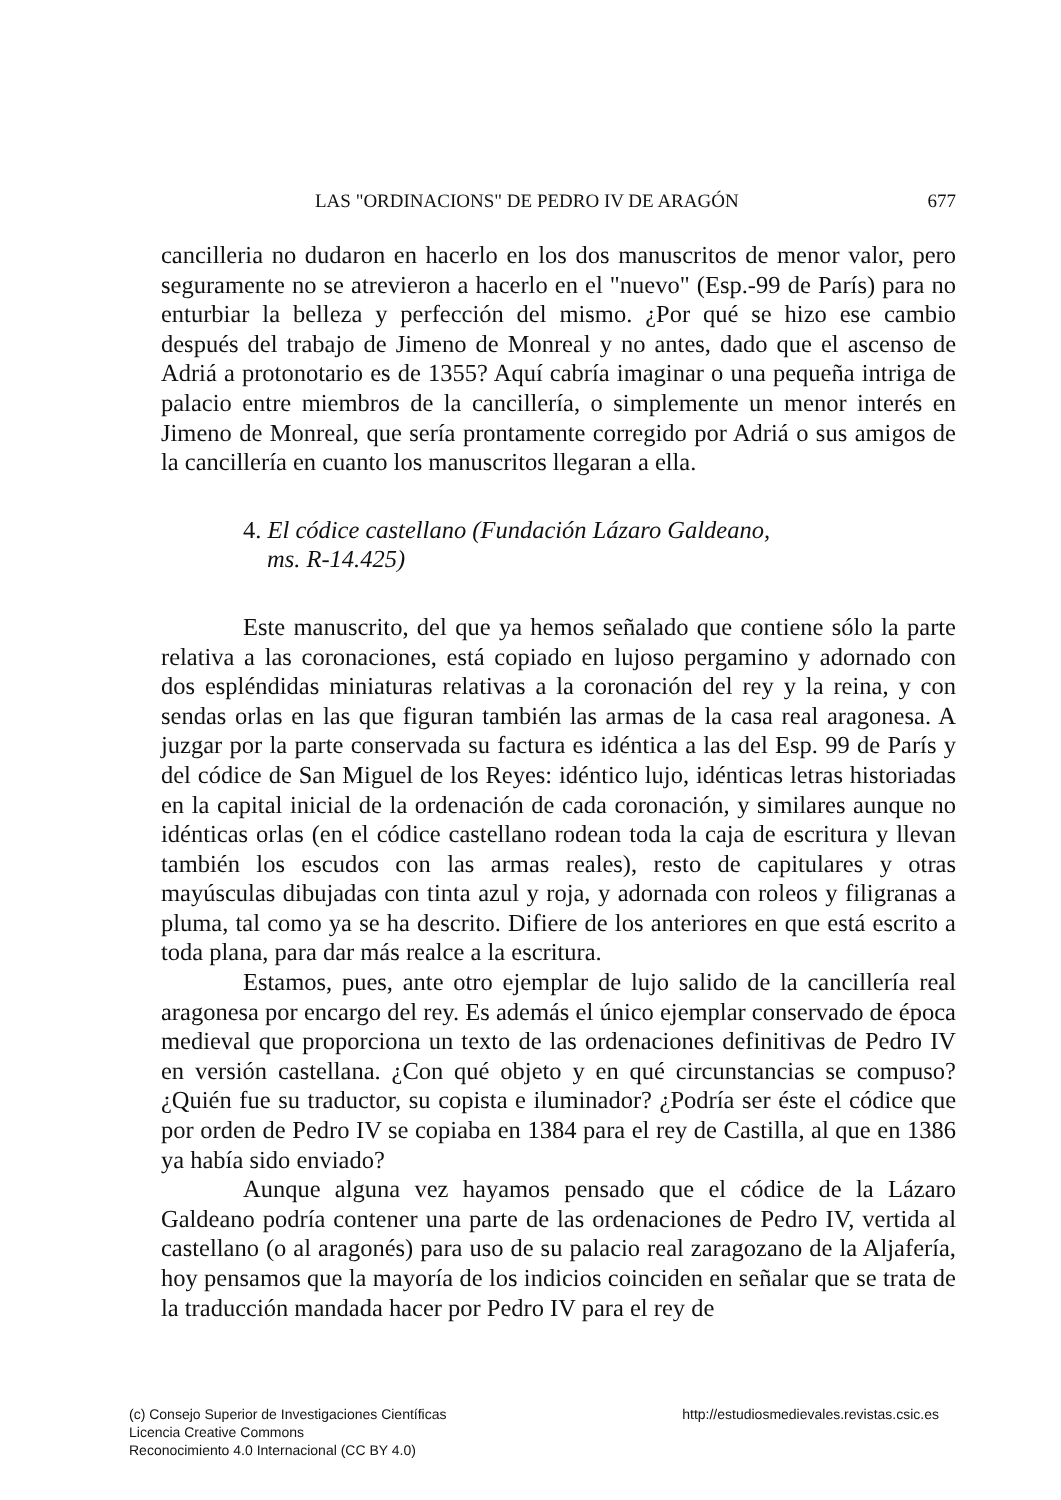LAS "ORDINACIONS" DE PEDRO IV DE ARAGÓN 677
cancilleria no dudaron en hacerlo en los dos manuscritos de menor valor, pero seguramente no se atrevieron a hacerlo en el "nuevo" (Esp.-99 de París) para no enturbiar la belleza y perfección del mismo. ¿Por qué se hizo ese cambio después del trabajo de Jimeno de Monreal y no antes, dado que el ascenso de Adriá a protonotario es de 1355? Aquí cabría imaginar o una pequeña intriga de palacio entre miembros de la cancillería, o simplemente un menor interés en Jimeno de Monreal, que sería prontamente corregido por Adriá o sus amigos de la cancillería en cuanto los manuscritos llegaran a ella.
4. El códice castellano (Fundación Lázaro Galdeano,
ms. R-14.425)
Este manuscrito, del que ya hemos señalado que contiene sólo la parte relativa a las coronaciones, está copiado en lujoso pergamino y adornado con dos espléndidas miniaturas relativas a la coronación del rey y la reina, y con sendas orlas en las que figuran también las armas de la casa real aragonesa. A juzgar por la parte conservada su factura es idéntica a las del Esp. 99 de París y del códice de San Miguel de los Reyes: idéntico lujo, idénticas letras historiadas en la capital inicial de la ordenación de cada coronación, y similares aunque no idénticas orlas (en el códice castellano rodean toda la caja de escritura y llevan también los escudos con las armas reales), resto de capitulares y otras mayúsculas dibujadas con tinta azul y roja, y adornada con roleos y filigranas a pluma, tal como ya se ha descrito. Difiere de los anteriores en que está escrito a toda plana, para dar más realce a la escritura.
Estamos, pues, ante otro ejemplar de lujo salido de la cancillería real aragonesa por encargo del rey. Es además el único ejemplar conservado de época medieval que proporciona un texto de las ordenaciones definitivas de Pedro IV en versión castellana. ¿Con qué objeto y en qué circunstancias se compuso? ¿Quién fue su traductor, su copista e iluminador? ¿Podría ser éste el códice que por orden de Pedro IV se copiaba en 1384 para el rey de Castilla, al que en 1386 ya había sido enviado?
Aunque alguna vez hayamos pensado que el códice de la Lázaro Galdeano podría contener una parte de las ordenaciones de Pedro IV, vertida al castellano (o al aragonés) para uso de su palacio real zaragozano de la Aljafería, hoy pensamos que la mayoría de los indicios coinciden en señalar que se trata de la traducción mandada hacer por Pedro IV para el rey de
(c) Consejo Superior de Investigaciones Científicas
Licencia Creative Commons
Reconocimiento 4.0 Internacional (CC BY 4.0)
http://estudiosmedievales.revistas.csic.es